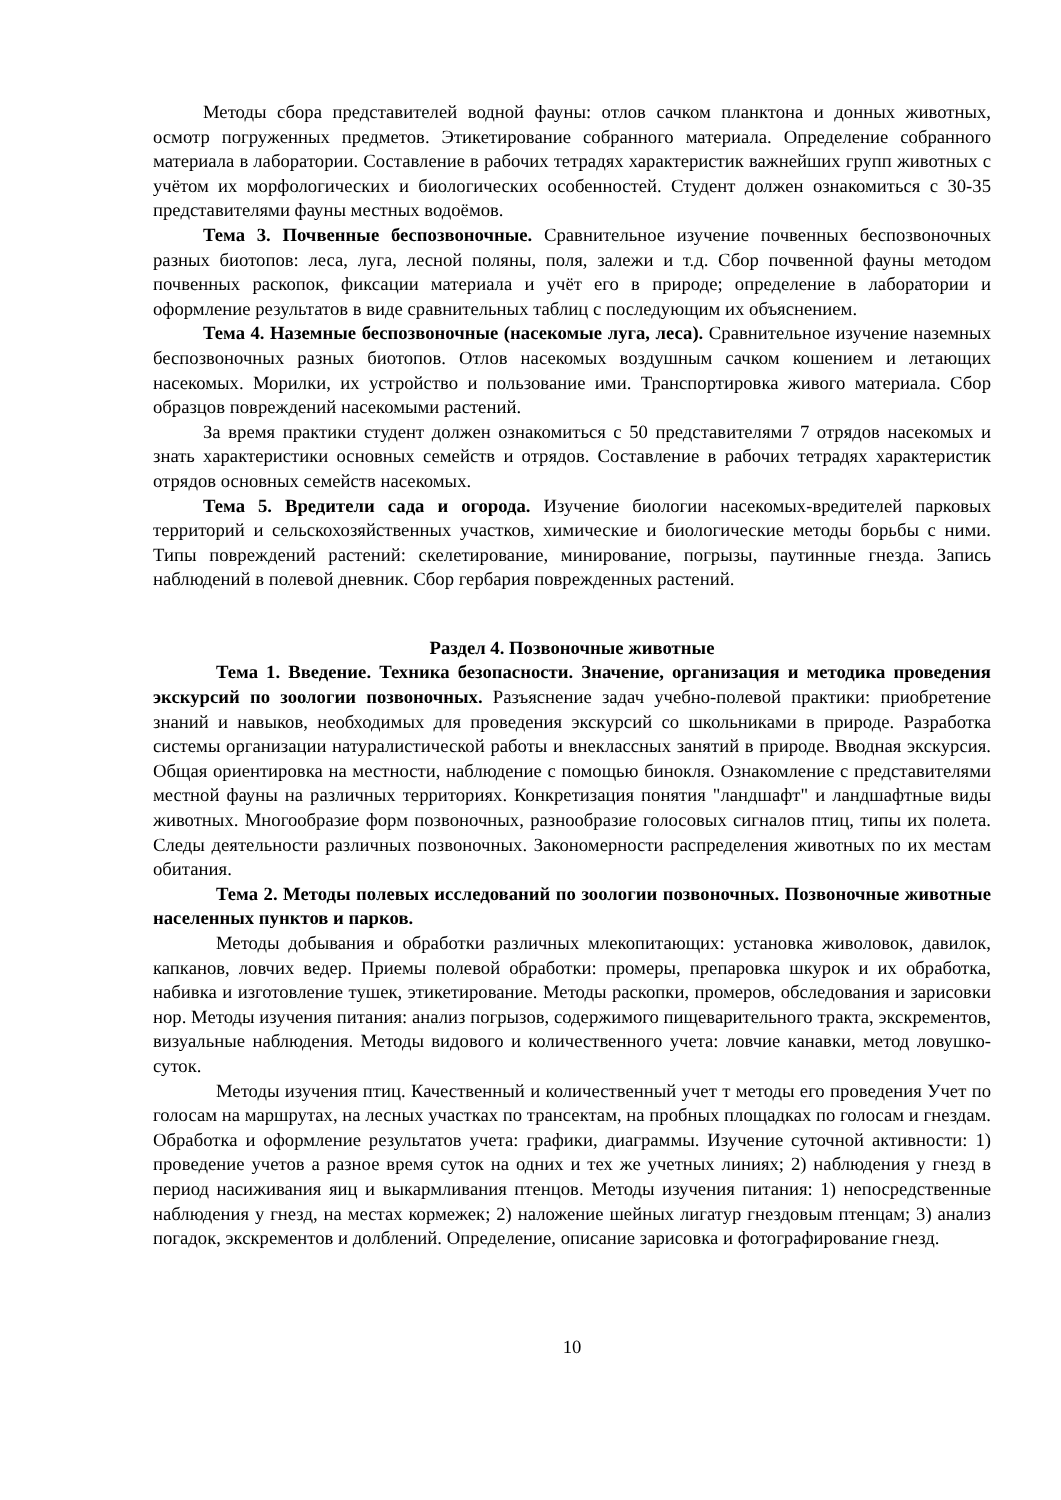Методы сбора представителей водной фауны: отлов сачком планктона и донных животных, осмотр погруженных предметов. Этикетирование собранного материала. Определение собранного материала в лаборатории. Составление в рабочих тетрадях характеристик важнейших групп животных с учётом их морфологических и биологических особенностей. Студент должен ознакомиться с 30-35 представителями фауны местных водоёмов.
Тема 3. Почвенные беспозвоночные. Сравнительное изучение почвенных беспозвоночных разных биотопов: леса, луга, лесной поляны, поля, залежи и т.д. Сбор почвенной фауны методом почвенных раскопок, фиксации материала и учёт его в природе; определение в лаборатории и оформление результатов в виде сравнительных таблиц с последующим их объяснением.
Тема 4. Наземные беспозвоночные (насекомые луга, леса). Сравнительное изучение наземных беспозвоночных разных биотопов. Отлов насекомых воздушным сачком кошением и летающих насекомых. Морилки, их устройство и пользование ими. Транспортировка живого материала. Сбор образцов повреждений насекомыми растений.
За время практики студент должен ознакомиться с 50 представителями 7 отрядов насекомых и знать характеристики основных семейств и отрядов. Составление в рабочих тетрадях характеристик отрядов основных семейств насекомых.
Тема 5. Вредители сада и огорода. Изучение биологии насекомых-вредителей парковых территорий и сельскохозяйственных участков, химические и биологические методы борьбы с ними. Типы повреждений растений: скелетирование, минирование, погрызы, паутинные гнезда. Запись наблюдений в полевой дневник. Сбор гербария поврежденных растений.
Раздел 4. Позвоночные животные
Тема 1. Введение. Техника безопасности. Значение, организация и методика проведения экскурсий по зоологии позвоночных. Разъяснение задач учебно-полевой практики: приобретение знаний и навыков, необходимых для проведения экскурсий со школьниками в природе. Разработка системы организации натуралистической работы и внеклассных занятий в природе. Вводная экскурсия. Общая ориентировка на местности, наблюдение с помощью бинокля. Ознакомление с представителями местной фауны на различных территориях. Конкретизация понятия "ландшафт" и ландшафтные виды животных. Многообразие форм позвоночных, разнообразие голосовых сигналов птиц, типы их полета. Следы деятельности различных позвоночных. Закономерности распределения животных по их местам обитания.
Тема 2. Методы полевых исследований по зоологии позвоночных. Позвоночные животные населенных пунктов и парков.
Методы добывания и обработки различных млекопитающих: установка живоловок, давилок, капканов, ловчих ведер. Приемы полевой обработки: промеры, препаровка шкурок и их обработка, набивка и изготовление тушек, этикетирование. Методы раскопки, промеров, обследования и зарисовки нор. Методы изучения питания: анализ погрызов, содержимого пищеварительного тракта, экскрементов, визуальные наблюдения. Методы видового и количественного учета: ловчие канавки, метод ловушко-суток.
Методы изучения птиц. Качественный и количественный учет т методы его проведения Учет по голосам на маршрутах, на лесных участках по трансектам, на пробных площадках по голосам и гнездам. Обработка и оформление результатов учета: графики, диаграммы. Изучение суточной активности: 1) проведение учетов а разное время суток на одних и тех же учетных линиях; 2) наблюдения у гнезд в период насиживания яиц и выкармливания птенцов. Методы изучения питания: 1) непосредственные наблюдения у гнезд, на местах кормежек; 2) наложение шейных лигатур гнездовым птенцам; 3) анализ погадок, экскрементов и долблений. Определение, описание зарисовка и фотографирование гнезд.
10